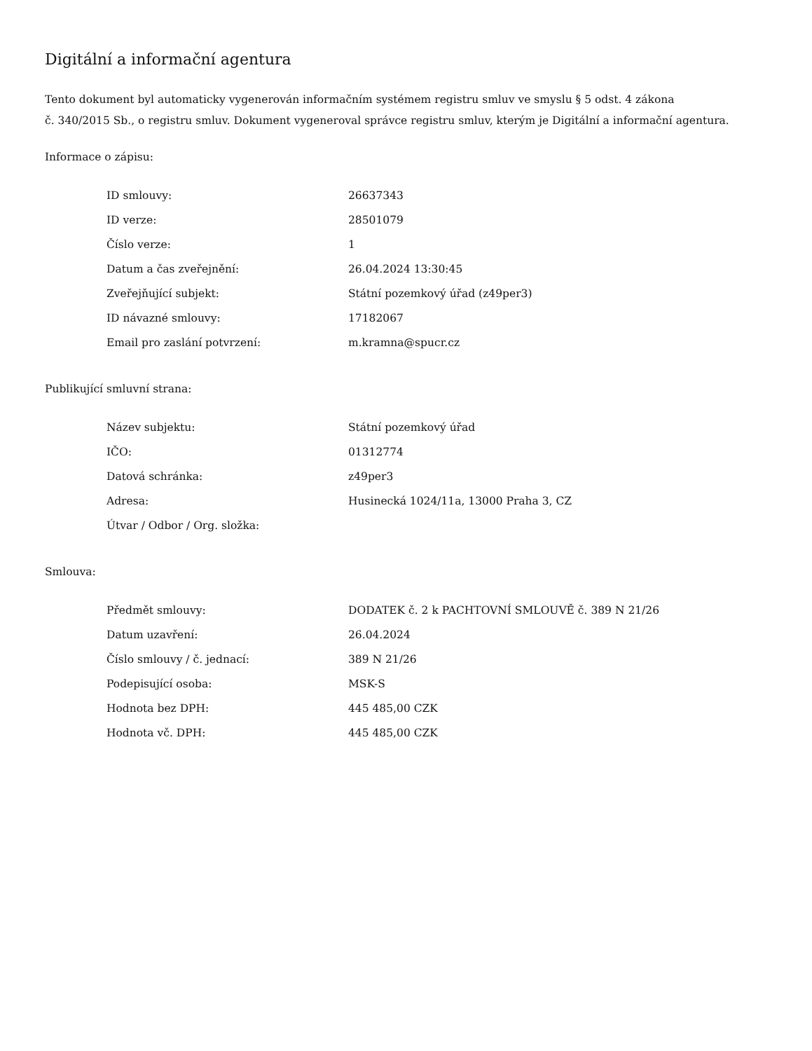Digitální a informační agentura
Tento dokument byl automaticky vygenerován informačním systémem registru smluv ve smyslu § 5 odst. 4 zákona
č. 340/2015 Sb., o registru smluv. Dokument vygeneroval správce registru smluv, kterým je Digitální a informační agentura.
Informace o zápisu:
| ID smlouvy: | 26637343 |
| ID verze: | 28501079 |
| Číslo verze: | 1 |
| Datum a čas zveřejnění: | 26.04.2024 13:30:45 |
| Zveřejňující subjekt: | Státní pozemkový úřad (z49per3) |
| ID návazné smlouvy: | 17182067 |
| Email pro zaslání potvrzení: | m.kramna@spucr.cz |
Publikující smluvní strana:
| Název subjektu: | Státní pozemkový úřad |
| IČO: | 01312774 |
| Datová schránka: | z49per3 |
| Adresa: | Husinecká 1024/11a, 13000 Praha 3, CZ |
| Útvar / Odbor / Org. složka: | |
Smlouva:
| Předmět smlouvy: | DODATEK č. 2 k PACHTOVNÍ SMLOUVĚ č. 389 N 21/26 |
| Datum uzavření: | 26.04.2024 |
| Číslo smlouvy / č. jednací: | 389 N 21/26 |
| Podepisující osoba: | MSK-S |
| Hodnota bez DPH: | 445 485,00 CZK |
| Hodnota vč. DPH: | 445 485,00 CZK |